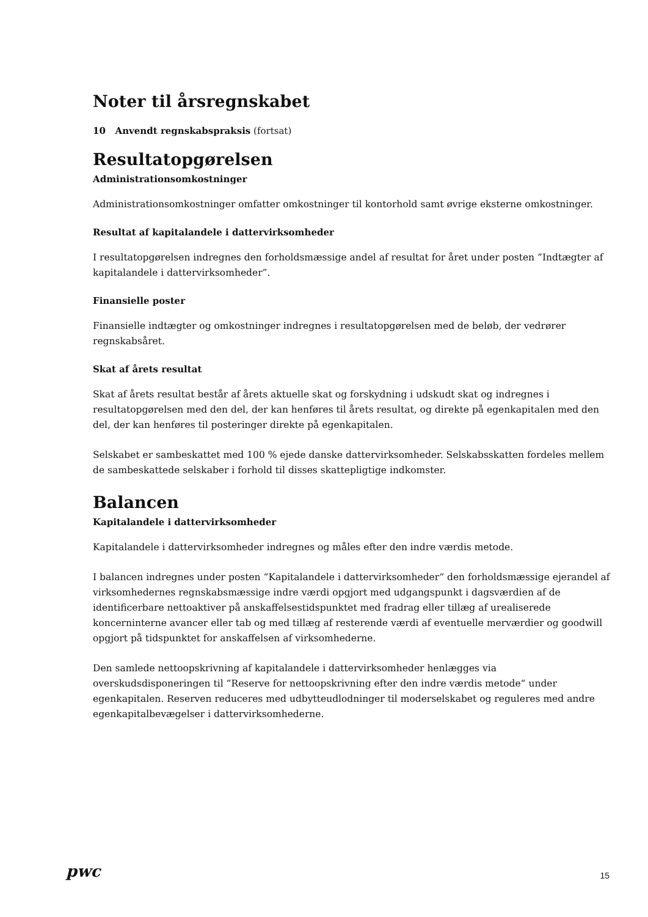Noter til årsregnskabet
10 Anvendt regnskabspraksis (fortsat)
Resultatopgørelsen
Administrationsomkostninger
Administrationsomkostninger omfatter omkostninger til kontorhold samt øvrige eksterne omkostninger.
Resultat af kapitalandele i dattervirksomheder
I resultatopgørelsen indregnes den forholdsmæssige andel af resultat for året under posten ”Indtægter af kapitalandele i dattervirksomheder”.
Finansielle poster
Finansielle indtægter og omkostninger indregnes i resultatopgørelsen med de beløb, der vedrører regnskabsåret.
Skat af årets resultat
Skat af årets resultat består af årets aktuelle skat og forskydning i udskudt skat og indregnes i resultatopgørelsen med den del, der kan henføres til årets resultat, og direkte på egenkapitalen med den del, der kan henføres til posteringer direkte på egenkapitalen.
Selskabet er sambeskattet med 100 % ejede danske dattervirksomheder. Selskabsskatten fordeles mellem de sambeskattede selskaber i forhold til disses skattepligtige indkomster.
Balancen
Kapitalandele i dattervirksomheder
Kapitalandele i dattervirksomheder indregnes og måles efter den indre værdis metode.
I balancen indregnes under posten “Kapitalandele i dattervirksomheder“ den forholdsmæssige ejerandel af virksomhedernes regnskabsmæssige indre værdi opgjort med udgangspunkt i dagsværdien af de identificerbare nettoaktiver på anskaffelsestidspunktet med fradrag eller tillæg af urealiserede koncerninterne avancer eller tab og med tillæg af resterende værdi af eventuelle merværdier og goodwill opgjort på tidspunktet for anskaffelsen af virksomhederne.
Den samlede nettoopskrivning af kapitalandele i dattervirksomheder henlægges via overskudsdisponeringen til “Reserve for nettoopskrivning efter den indre værdis metode“ under egenkapitalen. Reserven reduceres med udbytteudlodninger til moderselskabet og reguleres med andre egenkapitalbevægelser i dattervirksomhederne.
pwc
15